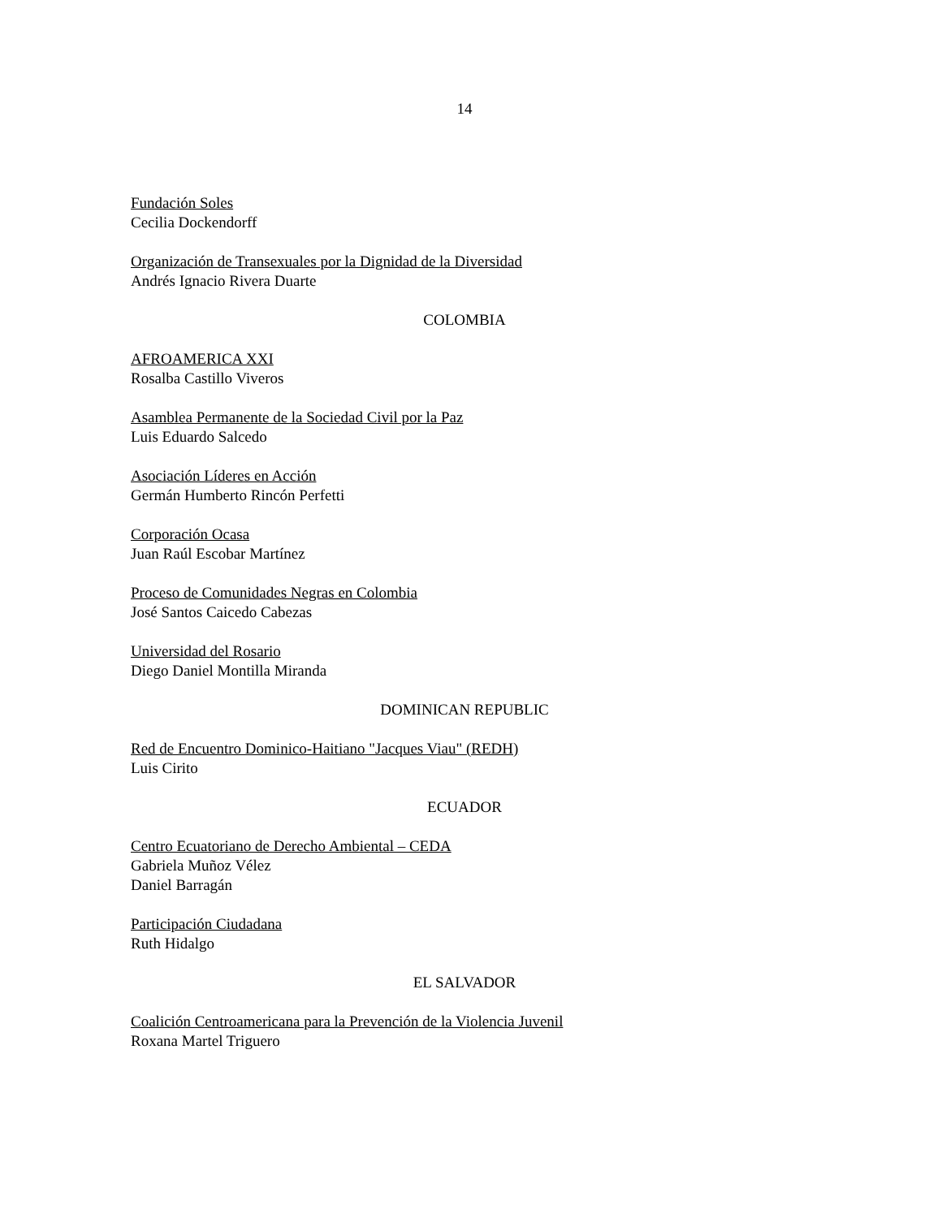14
Fundación Soles
Cecilia Dockendorff
Organización de Transexuales por la Dignidad de la Diversidad
Andrés Ignacio Rivera Duarte
COLOMBIA
AFROAMERICA XXI
Rosalba Castillo Viveros
Asamblea Permanente de la Sociedad Civil por la Paz
Luis Eduardo Salcedo
Asociación Líderes en Acción
Germán Humberto Rincón Perfetti
Corporación Ocasa
Juan Raúl Escobar Martínez
Proceso de Comunidades Negras en Colombia
José Santos Caicedo Cabezas
Universidad del Rosario
Diego Daniel Montilla Miranda
DOMINICAN REPUBLIC
Red de Encuentro Dominico-Haitiano "Jacques Viau" (REDH)
Luis Cirito
ECUADOR
Centro Ecuatoriano de Derecho Ambiental – CEDA
Gabriela Muñoz Vélez
Daniel Barragán
Participación Ciudadana
Ruth Hidalgo
EL SALVADOR
Coalición Centroamericana para la Prevención de la Violencia Juvenil
Roxana Martel Triguero